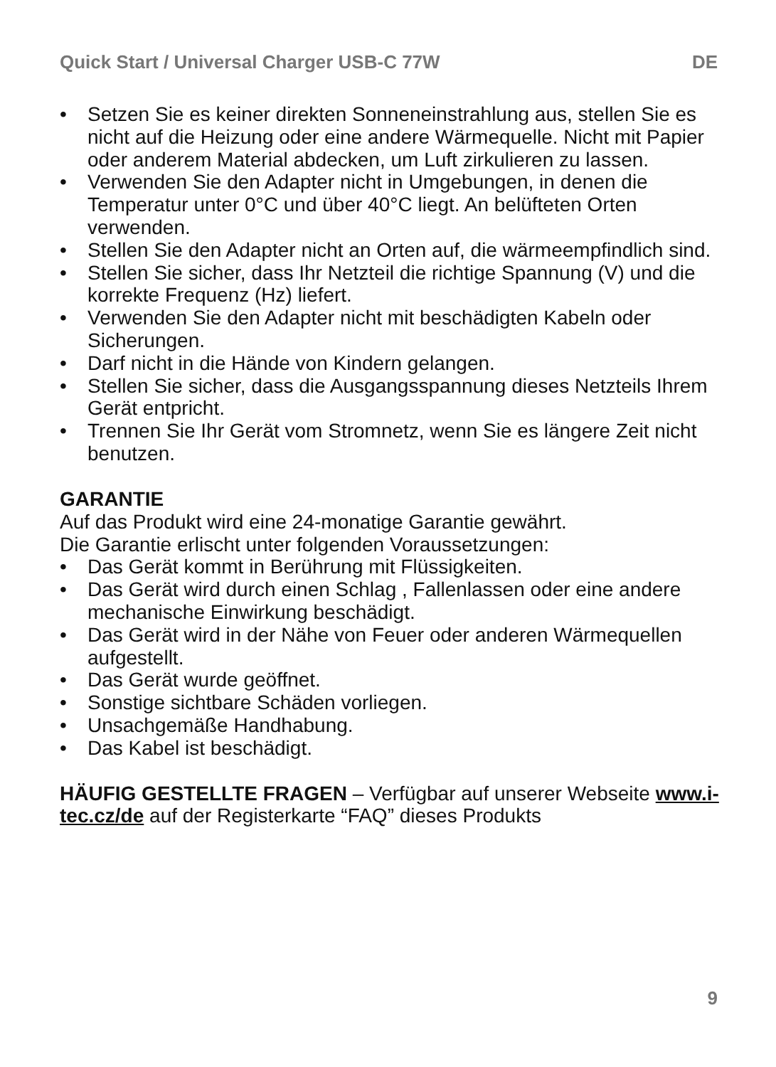Quick Start / Universal Charger USB-C 77W DE
• Setzen Sie es keiner direkten Sonneneinstrahlung aus, stellen Sie es nicht auf die Heizung oder eine andere Wärmequelle. Nicht mit Papier oder anderem Material abdecken, um Luft zirkulieren zu lassen.
• Verwenden Sie den Adapter nicht in Umgebungen, in denen die Temperatur unter 0°C und über 40°C liegt. An belüfteten Orten verwenden.
• Stellen Sie den Adapter nicht an Orten auf, die wärmeempfindlich sind.
• Stellen Sie sicher, dass Ihr Netzteil die richtige Spannung (V) und die korrekte Frequenz (Hz) liefert.
• Verwenden Sie den Adapter nicht mit beschädigten Kabeln oder Sicherungen.
• Darf nicht in die Hände von Kindern gelangen.
• Stellen Sie sicher, dass die Ausgangsspannung dieses Netzteils Ihrem Gerät entpricht.
• Trennen Sie Ihr Gerät vom Stromnetz, wenn Sie es längere Zeit nicht benutzen.
GARANTIE
Auf das Produkt wird eine 24-monatige Garantie gewährt.
Die Garantie erlischt unter folgenden Voraussetzungen:
• Das Gerät kommt in Berührung mit Flüssigkeiten.
• Das Gerät wird durch einen Schlag , Fallenlassen oder eine andere mechanische Einwirkung beschädigt.
• Das Gerät wird in der Nähe von Feuer oder anderen Wärmequellen aufgestellt.
• Das Gerät wurde geöffnet.
• Sonstige sichtbare Schäden vorliegen.
• Unsachgemäße Handhabung.
• Das Kabel ist beschädigt.
HÄUFIG GESTELLTE FRAGEN – Verfügbar auf unserer Webseite www.i-tec.cz/de auf der Registerkarte “FAQ” dieses Produkts
9